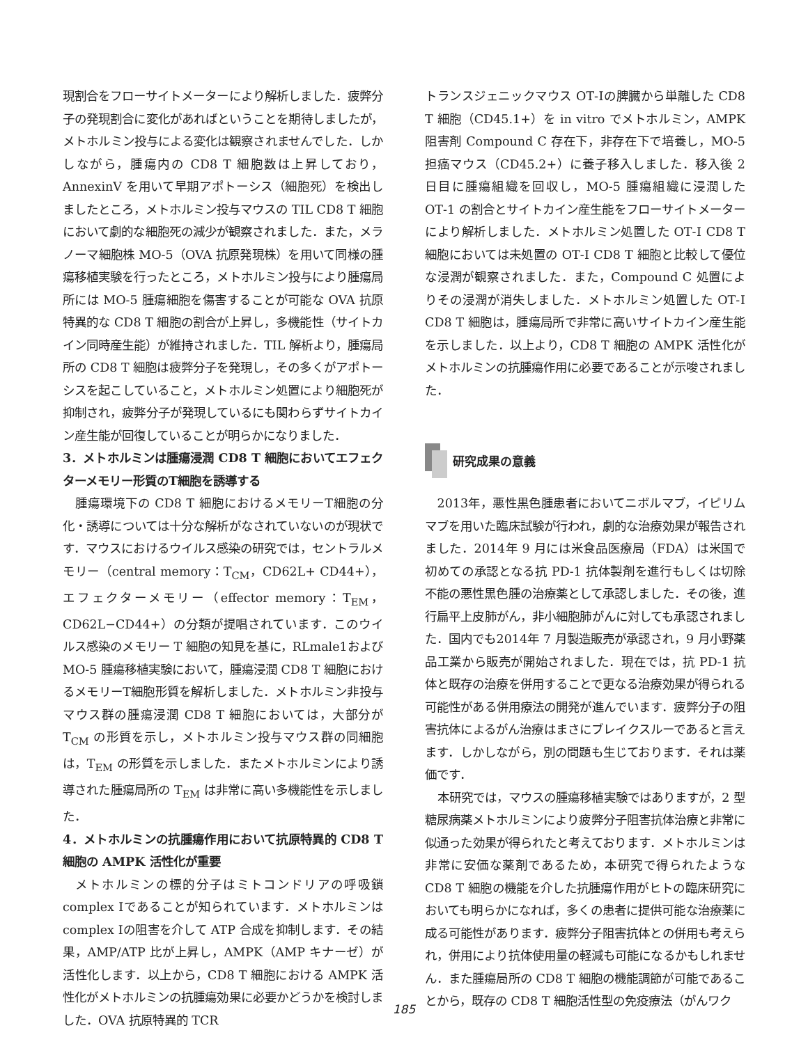現割合をフローサイトメーターにより解析しました．疲弊分子の発現割合に変化があればということを期待しましたが，メトホルミン投与による変化は観察されませんでした．しかしながら，腫瘍内の CD8 T 細胞数は上昇しており，AnnexinV を用いて早期アポトーシス（細胞死）を検出しましたところ，メトホルミン投与マウスの TIL CD8 T 細胞において劇的な細胞死の減少が観察されました．また，メラノーマ細胞株 MO‑5（OVA 抗原発現株）を用いて同様の腫瘍移植実験を行ったところ，メトホルミン投与により腫瘍局所には MO‑5 腫瘍細胞を傷害することが可能な OVA 抗原特異的な CD8 T 細胞の割合が上昇し，多機能性（サイトカイン同時産生能）が維持されました．TIL 解析より，腫瘍局所の CD8 T 細胞は疲弊分子を発現し，その多くがアポトーシスを起こしていること，メトホルミン処置により細胞死が抑制され，疲弊分子が発現しているにも関わらずサイトカイン産生能が回復していることが明らかになりました．
3．メトホルミンは腫瘍浸潤 CD8 T 細胞においてエフェクターメモリー形質のT細胞を誘導する
腫瘍環境下の CD8 T 細胞におけるメモリーT細胞の分化・誘導については十分な解析がなされていないのが現状です．マウスにおけるウイルス感染の研究では，セントラルメモリー（central memory：T<sub>CM</sub>，CD62L+ CD44+），エフェクターメモリー（effector memory：T<sub>EM</sub>，CD62L−CD44+）の分類が提唱されています．このウイルス感染のメモリー T 細胞の知見を基に，RLmale1および MO‑5 腫瘍移植実験において，腫瘍浸潤 CD8 T 細胞におけるメモリーT細胞形質を解析しました．メトホルミン非投与マウス群の腫瘍浸潤 CD8 T 細胞においては，大部分が T<sub>CM</sub> の形質を示し，メトホルミン投与マウス群の同細胞は，T<sub>EM</sub> の形質を示しました．またメトホルミンにより誘導された腫瘍局所の T<sub>EM</sub> は非常に高い多機能性を示しました．
4．メトホルミンの抗腫瘍作用において抗原特異的 CD8 T 細胞の AMPK 活性化が重要
メトホルミンの標的分子はミトコンドリアの呼吸鎖 complex Ⅰであることが知られています．メトホルミンは complex Ⅰの阻害を介して ATP 合成を抑制します．その結果，AMP/ATP 比が上昇し，AMPK（AMP キナーゼ）が活性化します．以上から，CD8 T 細胞における AMPK 活性化がメトホルミンの抗腫瘍効果に必要かどうかを検討しました．OVA 抗原特異的 TCR
トランスジェニックマウス OT‑Ⅰの脾臓から単離した CD8 T 細胞（CD45.1+）を in vitro でメトホルミン，AMPK 阻害剤 Compound C 存在下，非存在下で培養し，MO‑5 担癌マウス（CD45.2+）に養子移入しました．移入後 2 日目に腫瘍組織を回収し，MO‑5 腫瘍組織に浸潤した OT‑1 の割合とサイトカイン産生能をフローサイトメーターにより解析しました．メトホルミン処置した OT‑Ⅰ CD8 T 細胞においては未処置の OT‑Ⅰ CD8 T 細胞と比較して優位な浸潤が観察されました．また，Compound C 処置によりその浸潤が消失しました．メトホルミン処置した OT‑Ⅰ CD8 T 細胞は，腫瘍局所で非常に高いサイトカイン産生能を示しました．以上より，CD8 T 細胞の AMPK 活性化がメトホルミンの抗腫瘍作用に必要であることが示唆されました．
研究成果の意義
2013年，悪性黒色腫患者においてニボルマブ，イピリムマブを用いた臨床試験が行われ，劇的な治療効果が報告されました．2014年 9 月には米食品医療局（FDA）は米国で初めての承認となる抗 PD‑1 抗体製剤を進行もしくは切除不能の悪性黒色腫の治療薬として承認しました．その後，進行扁平上皮肺がん，非小細胞肺がんに対しても承認されました．国内でも2014年 7 月製造販売が承認され，9 月小野薬品工業から販売が開始されました．現在では，抗 PD‑1 抗体と既存の治療を併用することで更なる治療効果が得られる可能性がある併用療法の開発が進んでいます．疲弊分子の阻害抗体によるがん治療はまさにブレイクスルーであると言えます．しかしながら，別の問題も生じております．それは薬価です．
本研究では，マウスの腫瘍移植実験ではありますが，2 型糖尿病薬メトホルミンにより疲弊分子阻害抗体治療と非常に似通った効果が得られたと考えております．メトホルミンは非常に安価な薬剤であるため，本研究で得られたような CD8 T 細胞の機能を介した抗腫瘍作用がヒトの臨床研究においても明らかになれば，多くの患者に提供可能な治療薬に成る可能性があります．疲弊分子阻害抗体との併用も考えられ，併用により抗体使用量の軽減も可能になるかもしれません．また腫瘍局所の CD8 T 細胞の機能調節が可能であることから，既存の CD8 T 細胞活性型の免疫療法（がんワク
185